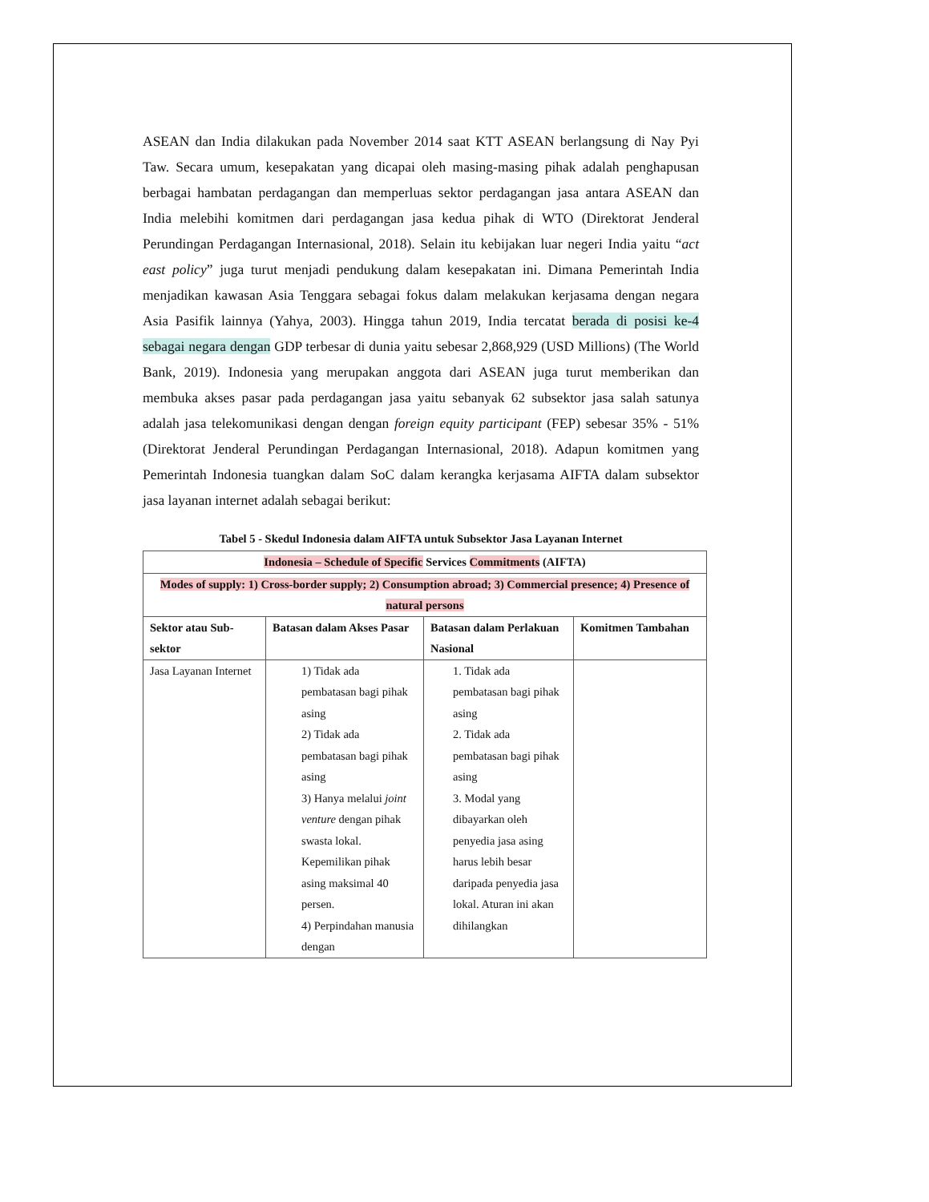ASEAN dan India dilakukan pada November 2014 saat KTT ASEAN berlangsung di Nay Pyi Taw. Secara umum, kesepakatan yang dicapai oleh masing-masing pihak adalah penghapusan berbagai hambatan perdagangan dan memperluas sektor perdagangan jasa antara ASEAN dan India melebihi komitmen dari perdagangan jasa kedua pihak di WTO (Direktorat Jenderal Perundingan Perdagangan Internasional, 2018). Selain itu kebijakan luar negeri India yaitu “act east policy” juga turut menjadi pendukung dalam kesepakatan ini. Dimana Pemerintah India menjadikan kawasan Asia Tenggara sebagai fokus dalam melakukan kerjasama dengan negara Asia Pasifik lainnya (Yahya, 2003). Hingga tahun 2019, India tercatat berada di posisi ke-4 sebagai negara dengan GDP terbesar di dunia yaitu sebesar 2,868,929 (USD Millions) (The World Bank, 2019). Indonesia yang merupakan anggota dari ASEAN juga turut memberikan dan membuka akses pasar pada perdagangan jasa yaitu sebanyak 62 subsektor jasa salah satunya adalah jasa telekomunikasi dengan dengan foreign equity participant (FEP) sebesar 35% - 51% (Direktorat Jenderal Perundingan Perdagangan Internasional, 2018). Adapun komitmen yang Pemerintah Indonesia tuangkan dalam SoC dalam kerangka kerjasama AIFTA dalam subsektor jasa layanan internet adalah sebagai berikut:
Tabel 5 - Skedul Indonesia dalam AIFTA untuk Subsektor Jasa Layanan Internet
| Indonesia – Schedule of Specific Services Commitments (AIFTA) | | | |
| Modes of supply: 1) Cross-border supply; 2) Consumption abroad; 3) Commercial presence; 4) Presence of natural persons | | | |
| Sektor atau Sub-sektor | Batasan dalam Akses Pasar | Batasan dalam Perlakuan Nasional | Komitmen Tambahan |
| Jasa Layanan Internet | 1) Tidak ada pembatasan bagi pihak asing 2) Tidak ada pembatasan bagi pihak asing 3) Hanya melalui joint venture dengan pihak swasta lokal. Kepemilikan pihak asing maksimal 40 persen. 4) Perpindahan manusia dengan | 1. Tidak ada pembatasan bagi pihak asing 2. Tidak ada pembatasan bagi pihak asing 3. Modal yang dibayarkan oleh penyedia jasa asing harus lebih besar daripada penyedia jasa lokal. Aturan ini akan dihilangkan | |